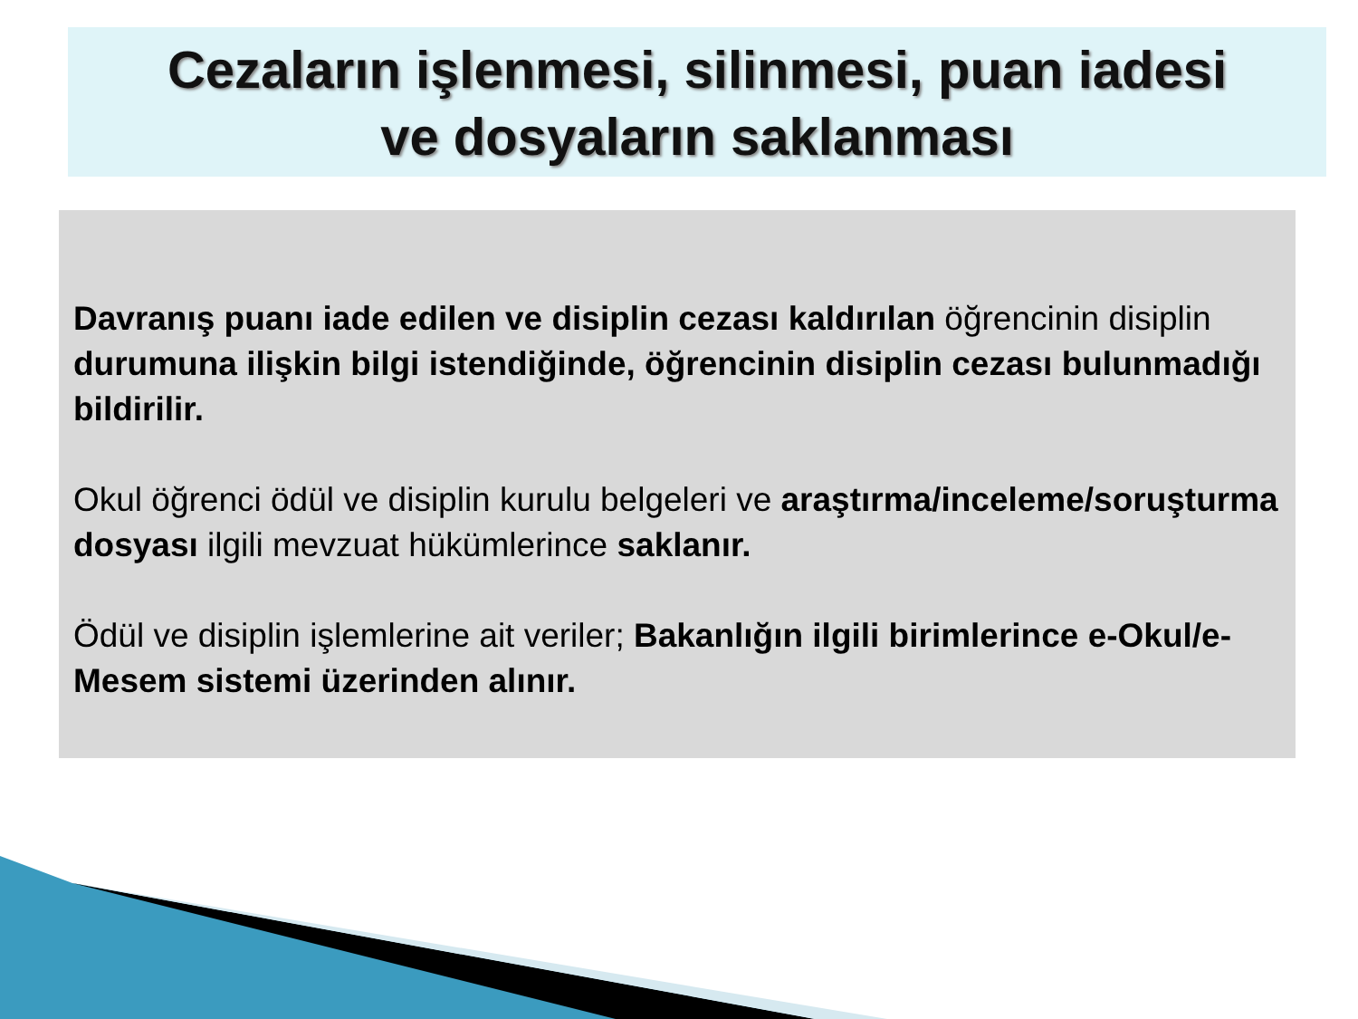Cezaların işlenmesi, silinmesi, puan iadesi
ve dosyaların saklanması
Davranış puanı iade edilen ve disiplin cezası kaldırılan öğrencinin disiplin durumuna ilişkin bilgi istendiğinde, öğrencinin disiplin cezası bulunmadığı bildirilir.
Okul öğrenci ödül ve disiplin kurulu belgeleri ve araştırma/inceleme/soruşturma dosyası ilgili mevzuat hükümlerince saklanır.
Ödül ve disiplin işlemlerine ait veriler; Bakanlığın ilgili birimlerince e-Okul/e-Mesem sistemi üzerinden alınır.